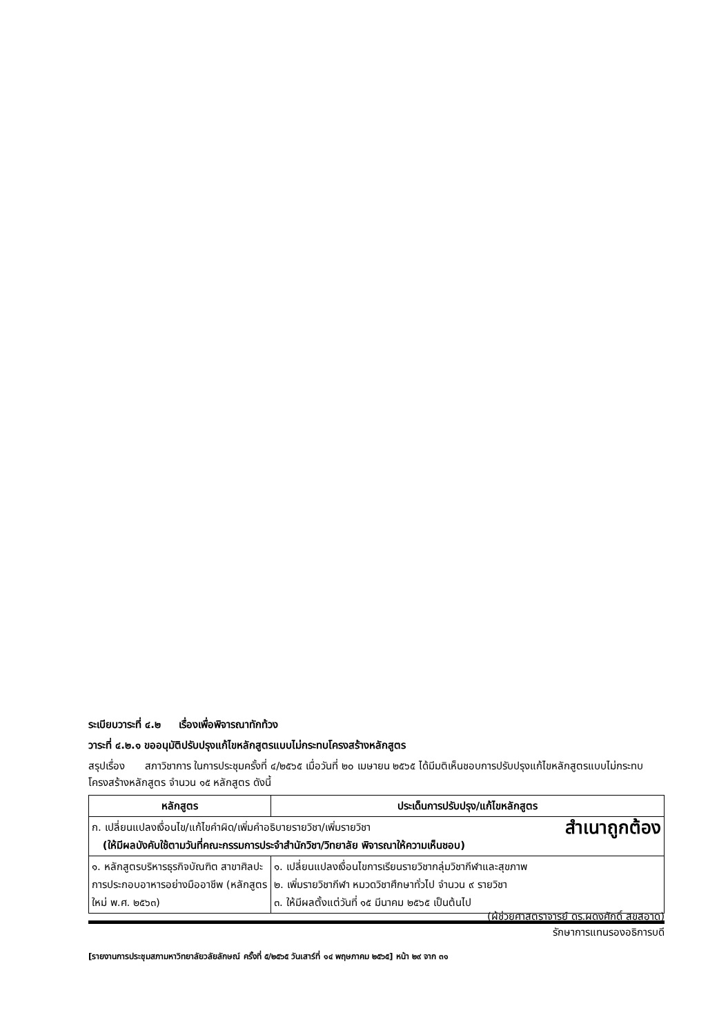ระเบียบวาระที่ ๔.๒ เรื่องเพื่อพิจารณาทักท้วง
วาระที่ ๔.๒.๑ ขออนุมัติปรับปรุงแก้ไขหลักสูตรแบบไม่กระทบโครงสร้างหลักสูตร
สรุปเรื่อง สภาวิชาการ ในการประชุมครั้งที่ ๔/๒๕๖๕ เมื่อวันที่ ๒๐ เมษายน ๒๕๖๕ ได้มีมติเห็นชอบการปรับปรุงแก้ไขหลักสูตรแบบไม่กระทบโครงสร้างหลักสูตร จำนวน ๑๕ หลักสูตร ดังนี้
| หลักสูตร | ประเด็นการปรับปรุง/แก้ไขหลักสูตร |
| --- | --- |
| ก. เปลี่ยนแปลงเงื่อนไข/แก้ไขคำผิด/เพิ่มคำอธิบายรายวิชา/เพิ่มรายวิชา สำเนาถูกต้อง (ให้มีผลบังคับใช้ตามวันที่คณะกรรมการประจำสำนักวิชา/วิทยาลัย พิจารณาให้ความเห็นชอบ) | |
| ๑. หลักสูตรบริหารธุรกิจบัณฑิต สาขาศิลปะการประกอบอาหารอย่างมืออาชีพ (หลักสูตรใหม่ พ.ศ. ๒๕๖๓) | ๑. เปลี่ยนแปลงเงื่อนไขการเรียนรายวิชากลุ่มวิชากีฬาและสุขภาพ ๒. เพิ่มรายวิชากีฬา หมวดวิชาศึกษาทั่วไป จำนวน ๙ รายวิชา ๓. ให้มีผลตั้งแต่วันที่ ๑๕ มีนาคม ๒๕๖๕ เป็นต้นไป |
(ผู้ช่วยศาสตราจารย์ ดร.ผดุงศักดิ์ สุขสอาด)
รักษาการแทนรองอธิการบดี
[รายงานการประชุมสภามหาวิทยาลัยวลัยลักษณ์ ครั้งที่ ๕/๒๕๖๕ วันเสาร์ที่ ๑๔ พฤษภาคม ๒๕๖๕] หน้า ๒๙ จาก ๓๑